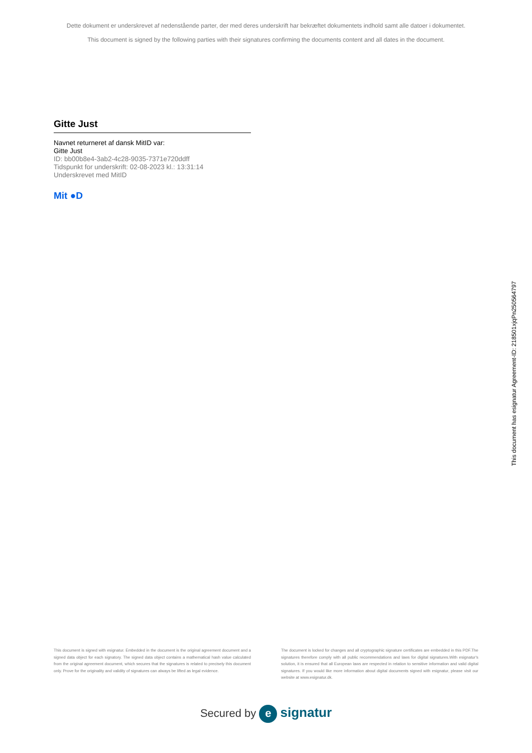Dette dokument er underskrevet af nedenstående parter, der med deres underskrift har bekræftet dokumentets indhold samt alle datoer i dokumentet.
This document is signed by the following parties with their signatures confirming the documents content and all dates in the document.
Gitte Just
Navnet returneret af dansk MitID var:
Gitte Just
ID: bb00b8e4-3ab2-4c28-9035-7371e720ddff
Tidspunkt for underskrift: 02-08-2023 kl.: 13:31:14
Underskrevet med MitID
Mit ●D
This document has esignatur Agreement-ID: 218501xjqPn250564797
This document is signed with esignatur. Embedded in the document is the original agreement document and a signed data object for each signatory. The signed data object contains a mathematical hash value calculated from the original agreement document, which secures that the signatures is related to precisely this document only. Prove for the originality and validity of signatures can always be lifted as legal evidence.
The document is locked for changes and all cryptographic signature certificates are embedded in this PDF.The signatures therefore comply with all public recommendations and laws for digital signatures.With esignatur's solution, it is ensured that all European laws are respected in relation to sensitive information and valid digital signatures. If you would like more information about digital documents signed with esignatur, please visit our website at www.esignatur.dk.
Secured by e signatur